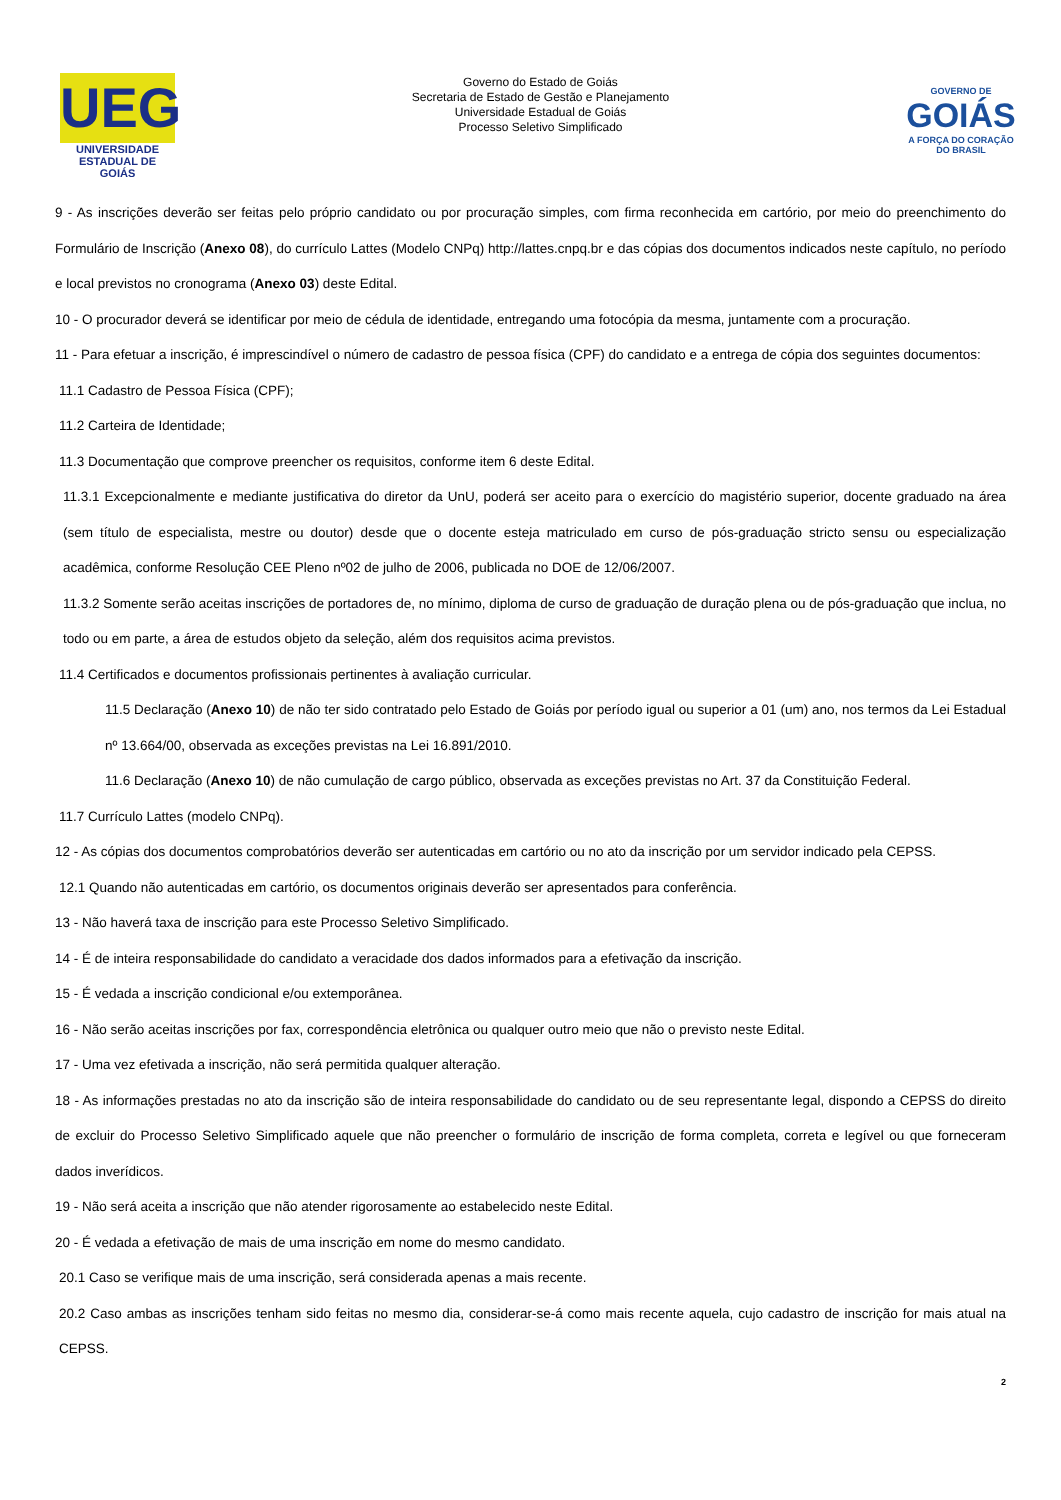UEG
UNIVERSIDADE ESTADUAL DE GOIÁS
Governo do Estado de Goiás
Secretaria de Estado de Gestão e Planejamento
Universidade Estadual de Goiás
Processo Seletivo Simplificado
GOVERNO DE
GOIÁS
A FORÇA DO CORAÇÃO DO BRASIL
9 - As inscrições deverão ser feitas pelo próprio candidato ou por procuração simples, com firma reconhecida em cartório, por meio do preenchimento do Formulário de Inscrição (Anexo 08), do currículo Lattes (Modelo CNPq) http://lattes.cnpq.br e das cópias dos documentos indicados neste capítulo, no período e local previstos no cronograma (Anexo 03) deste Edital.
10 - O procurador deverá se identificar por meio de cédula de identidade, entregando uma fotocópia da mesma, juntamente com a procuração.
11 - Para efetuar a inscrição, é imprescindível o número de cadastro de pessoa física (CPF) do candidato e a entrega de cópia dos seguintes documentos:
11.1 Cadastro de Pessoa Física (CPF);
11.2 Carteira de Identidade;
11.3 Documentação que comprove preencher os requisitos, conforme item 6 deste Edital.
11.3.1 Excepcionalmente e mediante justificativa do diretor da UnU, poderá ser aceito para o exercício do magistério superior, docente graduado na área (sem título de especialista, mestre ou doutor) desde que o docente esteja matriculado em curso de pós-graduação stricto sensu ou especialização acadêmica, conforme Resolução CEE Pleno nº02 de julho de 2006, publicada no DOE de 12/06/2007.
11.3.2 Somente serão aceitas inscrições de portadores de, no mínimo, diploma de curso de graduação de duração plena ou de pós-graduação que inclua, no todo ou em parte, a área de estudos objeto da seleção, além dos requisitos acima previstos.
11.4 Certificados e documentos profissionais pertinentes à avaliação curricular.
11.5 Declaração (Anexo 10) de não ter sido contratado pelo Estado de Goiás por período igual ou superior a 01 (um) ano, nos termos da Lei Estadual nº 13.664/00, observada as exceções previstas na Lei 16.891/2010.
11.6 Declaração (Anexo 10) de não cumulação de cargo público, observada as exceções previstas no Art. 37 da Constituição Federal.
11.7 Currículo Lattes (modelo CNPq).
12 - As cópias dos documentos comprobatórios deverão ser autenticadas em cartório ou no ato da inscrição por um servidor indicado pela CEPSS.
12.1 Quando não autenticadas em cartório, os documentos originais deverão ser apresentados para conferência.
13 - Não haverá taxa de inscrição para este Processo Seletivo Simplificado.
14 - É de inteira responsabilidade do candidato a veracidade dos dados informados para a efetivação da inscrição.
15 - É vedada a inscrição condicional e/ou extemporânea.
16 - Não serão aceitas inscrições por fax, correspondência eletrônica ou qualquer outro meio que não o previsto neste Edital.
17 - Uma vez efetivada a inscrição, não será permitida qualquer alteração.
18 - As informações prestadas no ato da inscrição são de inteira responsabilidade do candidato ou de seu representante legal, dispondo a CEPSS do direito de excluir do Processo Seletivo Simplificado aquele que não preencher o formulário de inscrição de forma completa, correta e legível ou que forneceram dados inverídicos.
19 - Não será aceita a inscrição que não atender rigorosamente ao estabelecido neste Edital.
20 - É vedada a efetivação de mais de uma inscrição em nome do mesmo candidato.
20.1 Caso se verifique mais de uma inscrição, será considerada apenas a mais recente.
20.2 Caso ambas as inscrições tenham sido feitas no mesmo dia, considerar-se-á como mais recente aquela, cujo cadastro de inscrição for mais atual na CEPSS.
2